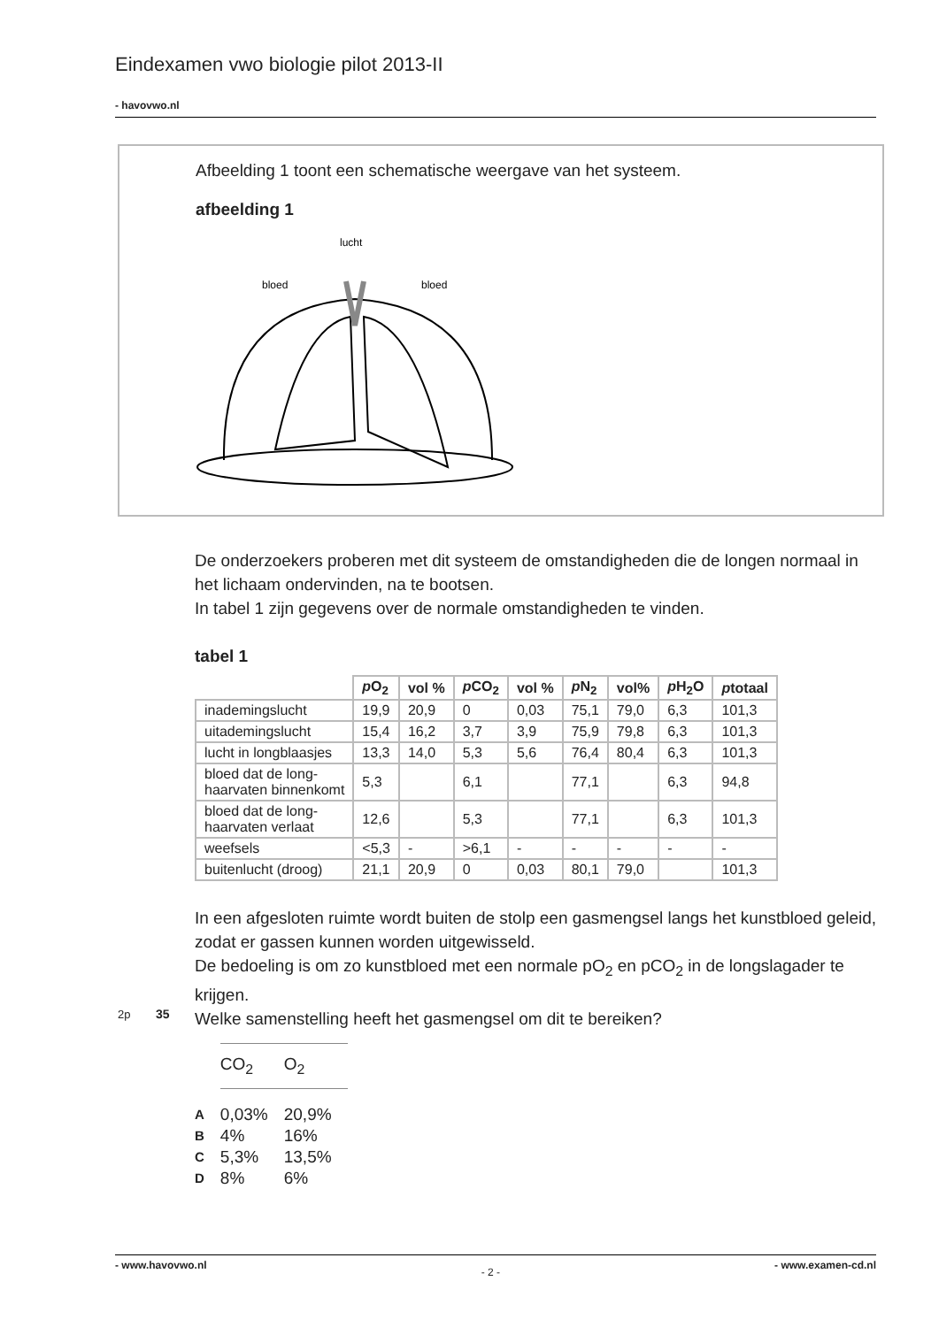Eindexamen vwo biologie pilot 2013-II
- havovwo.nl
Afbeelding 1 toont een schematische weergave van het systeem.
afbeelding 1
lucht
bloed
bloed
De onderzoekers proberen met dit systeem de omstandigheden die de longen normaal in het lichaam ondervinden, na te bootsen.
In tabel 1 zijn gegevens over de normale omstandigheden te vinden.
tabel 1
| | p O<sub>2</sub> | vol % | p CO<sub>2</sub> | vol % | p N<sub>2</sub> | vol% | p H<sub>2</sub>O | p totaal |
| --- | --- | --- | --- | --- | --- | --- | --- | --- |
| inademingslucht | 19,9 | 20,9 | 0 | 0,03 | 75,1 | 79,0 | 6,3 | 101,3 |
| uitademingslucht | 15,4 | 16,2 | 3,7 | 3,9 | 75,9 | 79,8 | 6,3 | 101,3 |
| lucht in longblaasjes | 13,3 | 14,0 | 5,3 | 5,6 | 76,4 | 80,4 | 6,3 | 101,3 |
| bloed dat de long- haarvaten binnenkomt | 5,3 | | 6,1 | | 77,1 | | 6,3 | 94,8 |
| bloed dat de long- haarvaten verlaat | 12,6 | | 5,3 | | 77,1 | | 6,3 | 101,3 |
| weefsels | <5,3 | - | >6,1 | - | - | - | - | - |
| buitenlucht (droog) | 21,1 | 20,9 | 0 | 0,03 | 80,1 | 79,0 | | 101,3 |
In een afgesloten ruimte wordt buiten de stolp een gasmengsel langs het kunstbloed geleid, zodat er gassen kunnen worden uitgewisseld.
De bedoeling is om zo kunstbloed met een normale pO<sub>2</sub> en pCO<sub>2</sub> in de longslagader te krijgen.
2p 35
Welke samenstelling heeft het gasmengsel om dit te bereiken?
| | CO<sub>2</sub> | O<sub>2</sub> |
| A | 0,03% | 20,9% |
| B | 4% | 16% |
| C | 5,3% | 13,5% |
| D | 8% | 6% |
- www.havovwo.nl - 2 - - www.examen-cd.nl